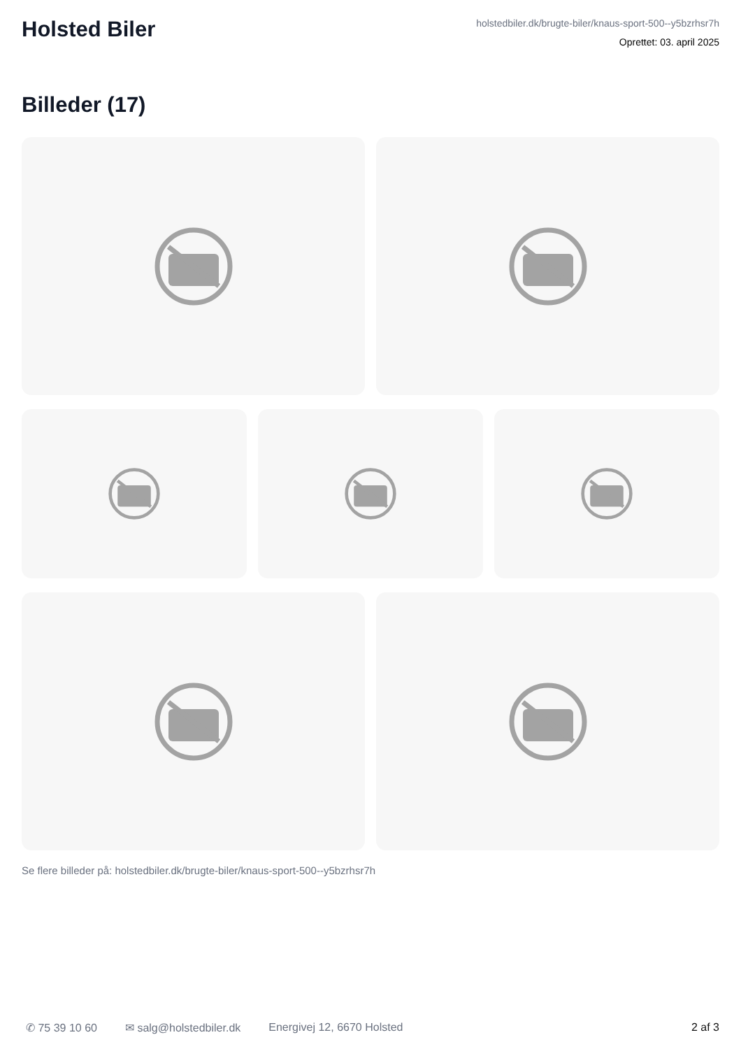Holsted Biler
holstedbiler.dk/brugte-biler/knaus-sport-500--y5bzrhsr7h
Oprettet: 03. april 2025
Billeder (17)
Se flere billeder på: holstedbiler.dk/brugte-biler/knaus-sport-500--y5bzrhsr7h
✆ 75 39 10 60 ✉ salg@holstedbiler.dk Energivej 12, 6670 Holsted 2 af 3